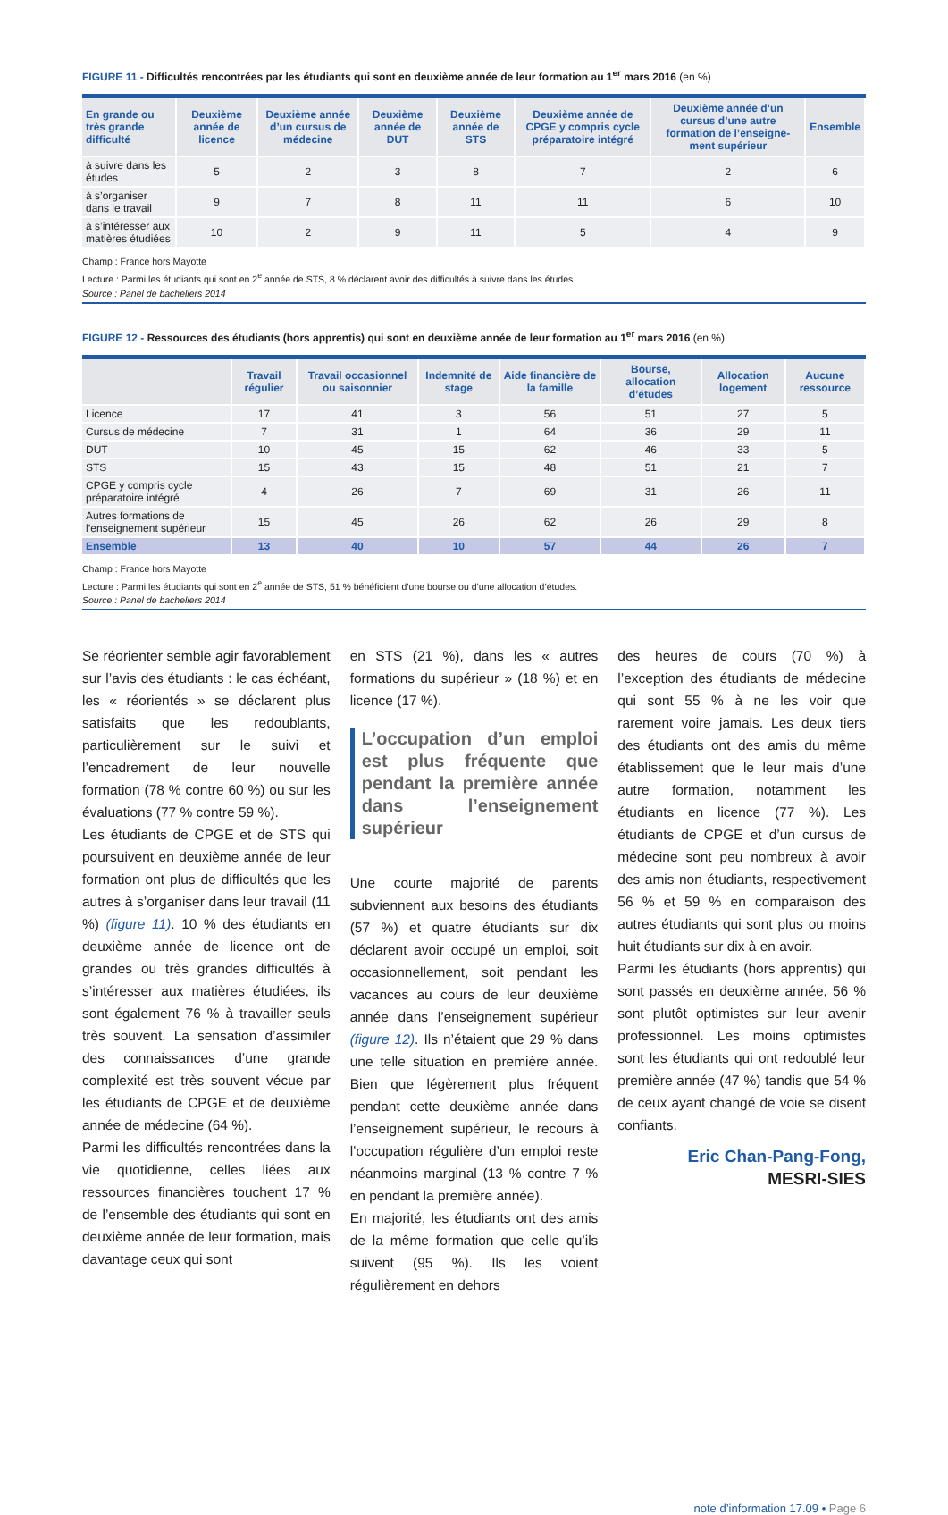FIGURE 11 - Difficultés rencontrées par les étudiants qui sont en deuxième année de leur formation au 1<sup>er</sup> mars 2016 (en %)
| En grande ou très grande difficulté | Deuxième année de licence | Deuxième année d’un cursus de médecine | Deuxième année de DUT | Deuxième année de STS | Deuxième année de CPGE y compris cycle préparatoire intégré | Deuxième année d’un cursus d’une autre formation de l’enseigne-ment supérieur | Ensemble |
| --- | --- | --- | --- | --- | --- | --- | --- |
| à suivre dans les études | 5 | 2 | 3 | 8 | 7 | 2 | 6 |
| à s’organiser dans le travail | 9 | 7 | 8 | 11 | 11 | 6 | 10 |
| à s’intéresser aux matières étudiées | 10 | 2 | 9 | 11 | 5 | 4 | 9 |
Champ : France hors Mayotte
Lecture : Parmi les étudiants qui sont en 2<sup>e</sup> année de STS, 8 % déclarent avoir des difficultés à suivre dans les études.
Source : Panel de bacheliers 2014
FIGURE 12 - Ressources des étudiants (hors apprentis) qui sont en deuxième année de leur formation au 1<sup>er</sup> mars 2016 (en %)
| | Travail régulier | Travail occasionnel ou saisonnier | Indemnité de stage | Aide financière de la famille | Bourse, allocation d’études | Allocation logement | Aucune ressource |
| --- | --- | --- | --- | --- | --- | --- | --- |
| Licence | 17 | 41 | 3 | 56 | 51 | 27 | 5 |
| Cursus de médecine | 7 | 31 | 1 | 64 | 36 | 29 | 11 |
| DUT | 10 | 45 | 15 | 62 | 46 | 33 | 5 |
| STS | 15 | 43 | 15 | 48 | 51 | 21 | 7 |
| CPGE y compris cycle préparatoire intégré | 4 | 26 | 7 | 69 | 31 | 26 | 11 |
| Autres formations de l’enseignement supérieur | 15 | 45 | 26 | 62 | 26 | 29 | 8 |
| Ensemble | 13 | 40 | 10 | 57 | 44 | 26 | 7 |
Champ : France hors Mayotte
Lecture : Parmi les étudiants qui sont en 2<sup>e</sup> année de STS, 51 % bénéficient d’une bourse ou d’une allocation d’études.
Source : Panel de bacheliers 2014
Se réorienter semble agir favorablement sur l’avis des étudiants : le cas échéant, les « réorientés » se déclarent plus satisfaits que les redoublants, particulièrement sur le suivi et l’encadrement de leur nouvelle formation (78 % contre 60 %) ou sur les évaluations (77 % contre 59 %).
Les étudiants de CPGE et de STS qui poursuivent en deuxième année de leur formation ont plus de difficultés que les autres à s’organiser dans leur travail (11 %) (figure 11). 10 % des étudiants en deuxième année de licence ont de grandes ou très grandes difficultés à s’intéresser aux matières étudiées, ils sont également 76 % à travailler seuls très souvent. La sensation d’assimiler des connaissances d’une grande complexité est très souvent vécue par les étudiants de CPGE et de deuxième année de médecine (64 %).
Parmi les difficultés rencontrées dans la vie quotidienne, celles liées aux ressources financières touchent 17 % de l’ensemble des étudiants qui sont en deuxième année de leur formation, mais davantage ceux qui sont
en STS (21 %), dans les « autres formations du supérieur » (18 %) et en licence (17 %).
L’occupation d’un emploi est plus fréquente que pendant la première année dans l’enseignement supérieur
Une courte majorité de parents subviennent aux besoins des étudiants (57 %) et quatre étudiants sur dix déclarent avoir occupé un emploi, soit occasionnellement, soit pendant les vacances au cours de leur deuxième année dans l’enseignement supérieur (figure 12). Ils n’étaient que 29 % dans une telle situation en première année. Bien que légèrement plus fréquent pendant cette deuxième année dans l’enseignement supérieur, le recours à l’occupation régulière d’un emploi reste néanmoins marginal (13 % contre 7 % en pendant la première année).
En majorité, les étudiants ont des amis de la même formation que celle qu’ils suivent (95 %). Ils les voient régulièrement en dehors
des heures de cours (70 %) à l’exception des étudiants de médecine qui sont 55 % à ne les voir que rarement voire jamais. Les deux tiers des étudiants ont des amis du même établissement que le leur mais d’une autre formation, notamment les étudiants en licence (77 %). Les étudiants de CPGE et d’un cursus de médecine sont peu nombreux à avoir des amis non étudiants, respectivement 56 % et 59 % en comparaison des autres étudiants qui sont plus ou moins huit étudiants sur dix à en avoir.
Parmi les étudiants (hors apprentis) qui sont passés en deuxième année, 56 % sont plutôt optimistes sur leur avenir professionnel. Les moins optimistes sont les étudiants qui ont redoublé leur première année (47 %) tandis que 54 % de ceux ayant changé de voie se disent confiants.
Eric Chan-Pang-Fong,
MESRI-SIES
note d’information 17.09 • Page 6